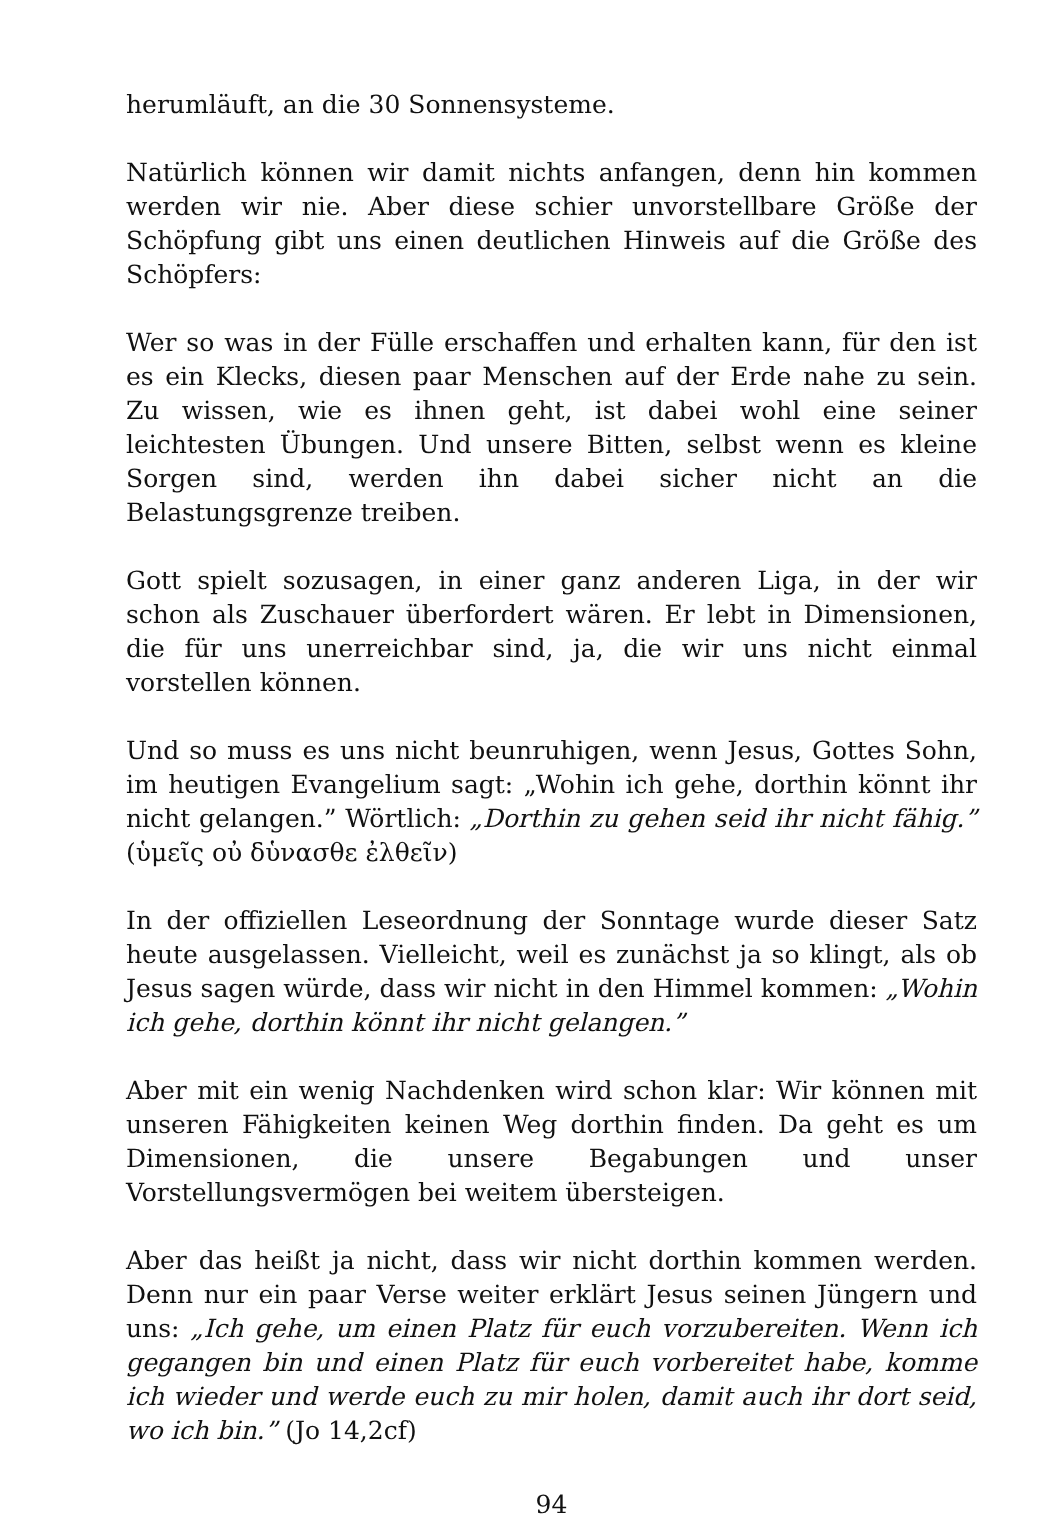herumläuft, an die 30 Sonnensysteme.
Natürlich können wir damit nichts anfangen, denn hin kommen werden wir nie. Aber diese schier unvorstellbare Größe der Schöpfung gibt uns einen deutlichen Hinweis auf die Größe des Schöpfers:
Wer so was in der Fülle erschaffen und erhalten kann, für den ist es ein Klecks, diesen paar Menschen auf der Erde nahe zu sein. Zu wissen, wie es ihnen geht, ist dabei wohl eine seiner leichtesten Übungen. Und unsere Bitten, selbst wenn es kleine Sorgen sind, werden ihn dabei sicher nicht an die Belastungsgrenze treiben.
Gott spielt sozusagen, in einer ganz anderen Liga, in der wir schon als Zuschauer überfordert wären. Er lebt in Dimensionen, die für uns unerreichbar sind, ja, die wir uns nicht einmal vorstellen können.
Und so muss es uns nicht beunruhigen, wenn Jesus, Gottes Sohn, im heutigen Evangelium sagt: „Wohin ich gehe, dorthin könnt ihr nicht gelangen.” Wörtlich: „Dorthin zu gehen seid ihr nicht fähig.” (ὑμεῖς οὐ δὑνασθε ἐλθεῖν)
In der offiziellen Leseordnung der Sonntage wurde dieser Satz heute ausgelassen. Vielleicht, weil es zunächst ja so klingt, als ob Jesus sagen würde, dass wir nicht in den Himmel kommen: „Wohin ich gehe, dorthin könnt ihr nicht gelangen.”
Aber mit ein wenig Nachdenken wird schon klar: Wir können mit unseren Fähigkeiten keinen Weg dorthin finden. Da geht es um Dimensionen, die unsere Begabungen und unser Vorstellungsvermögen bei weitem übersteigen.
Aber das heißt ja nicht, dass wir nicht dorthin kommen werden. Denn nur ein paar Verse weiter erklärt Jesus seinen Jüngern und uns: „Ich gehe, um einen Platz für euch vorzubereiten. Wenn ich gegangen bin und einen Platz für euch vorbereitet habe, komme ich wieder und werde euch zu mir holen, damit auch ihr dort seid, wo ich bin.” (Jo 14,2cf)
94